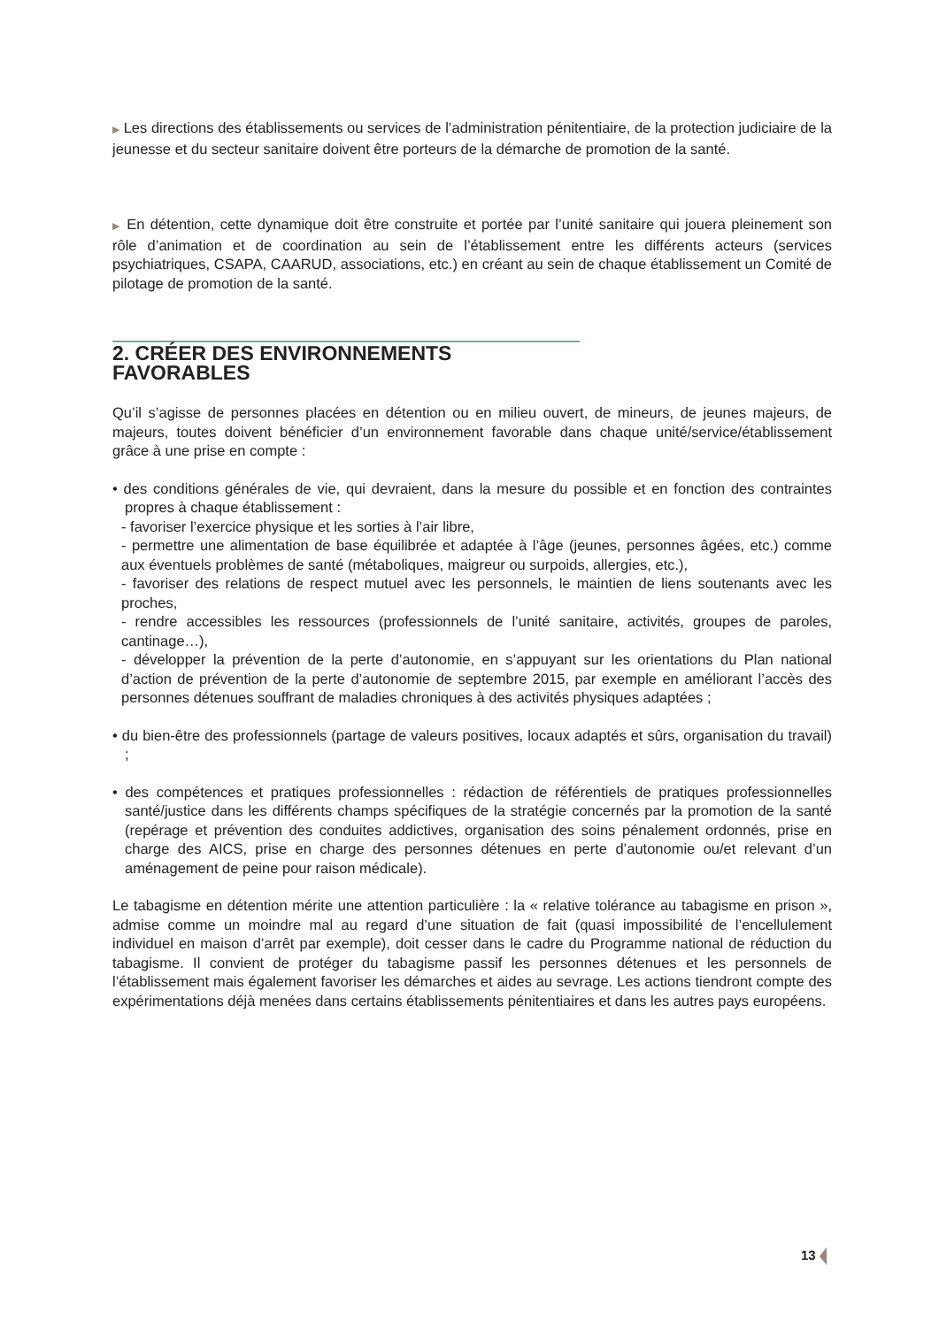▶ Les directions des établissements ou services de l’administration pénitentiaire, de la protection judiciaire de la jeunesse et du secteur sanitaire doivent être porteurs de la démarche de promotion de la santé.
▶ En détention, cette dynamique doit être construite et portée par l’unité sanitaire qui jouera pleinement son rôle d’animation et de coordination au sein de l’établissement entre les différents acteurs (services psychiatriques, CSAPA, CAARUD, associations, etc.) en créant au sein de chaque établissement un Comité de pilotage de promotion de la santé.
2. CRÉER DES ENVIRONNEMENTS FAVORABLES
Qu’il s’agisse de personnes placées en détention ou en milieu ouvert, de mineurs, de jeunes majeurs, de majeurs, toutes doivent bénéficier d’un environnement favorable dans chaque unité/service/établissement grâce à une prise en compte :
• des conditions générales de vie, qui devraient, dans la mesure du possible et en fonction des contraintes propres à chaque établissement :
- favoriser l’exercice physique et les sorties à l’air libre,
- permettre une alimentation de base équilibrée et adaptée à l’âge (jeunes, personnes âgées, etc.) comme aux éventuels problèmes de santé (métaboliques, maigreur ou surpoids, allergies, etc.),
- favoriser des relations de respect mutuel avec les personnels, le maintien de liens soutenants avec les proches,
- rendre accessibles les ressources (professionnels de l’unité sanitaire, activités, groupes de paroles, cantinage…),
- développer la prévention de la perte d’autonomie, en s’appuyant sur les orientations du Plan national d’action de prévention de la perte d’autonomie de septembre 2015, par exemple en améliorant l’accès des personnes détenues souffrant de maladies chroniques à des activités physiques adaptées ;
• du bien-être des professionnels (partage de valeurs positives, locaux adaptés et sûrs, organisation du travail) ;
• des compétences et pratiques professionnelles : rédaction de référentiels de pratiques professionnelles santé/justice dans les différents champs spécifiques de la stratégie concernés par la promotion de la santé (repérage et prévention des conduites addictives, organisation des soins pénalement ordonnés, prise en charge des AICS, prise en charge des personnes détenues en perte d’autonomie ou/et relevant d’un aménagement de peine pour raison médicale).
Le tabagisme en détention mérite une attention particulière : la « relative tolérance au tabagisme en prison », admise comme un moindre mal au regard d’une situation de fait (quasi impossibilité de l’encellulement individuel en maison d’arrêt par exemple), doit cesser dans le cadre du Programme national de réduction du tabagisme. Il convient de protéger du tabagisme passif les personnes détenues et les personnels de l’établissement mais également favoriser les démarches et aides au sevrage. Les actions tiendront compte des expérimentations déjà menées dans certains établissements pénitentiaires et dans les autres pays européens.
13